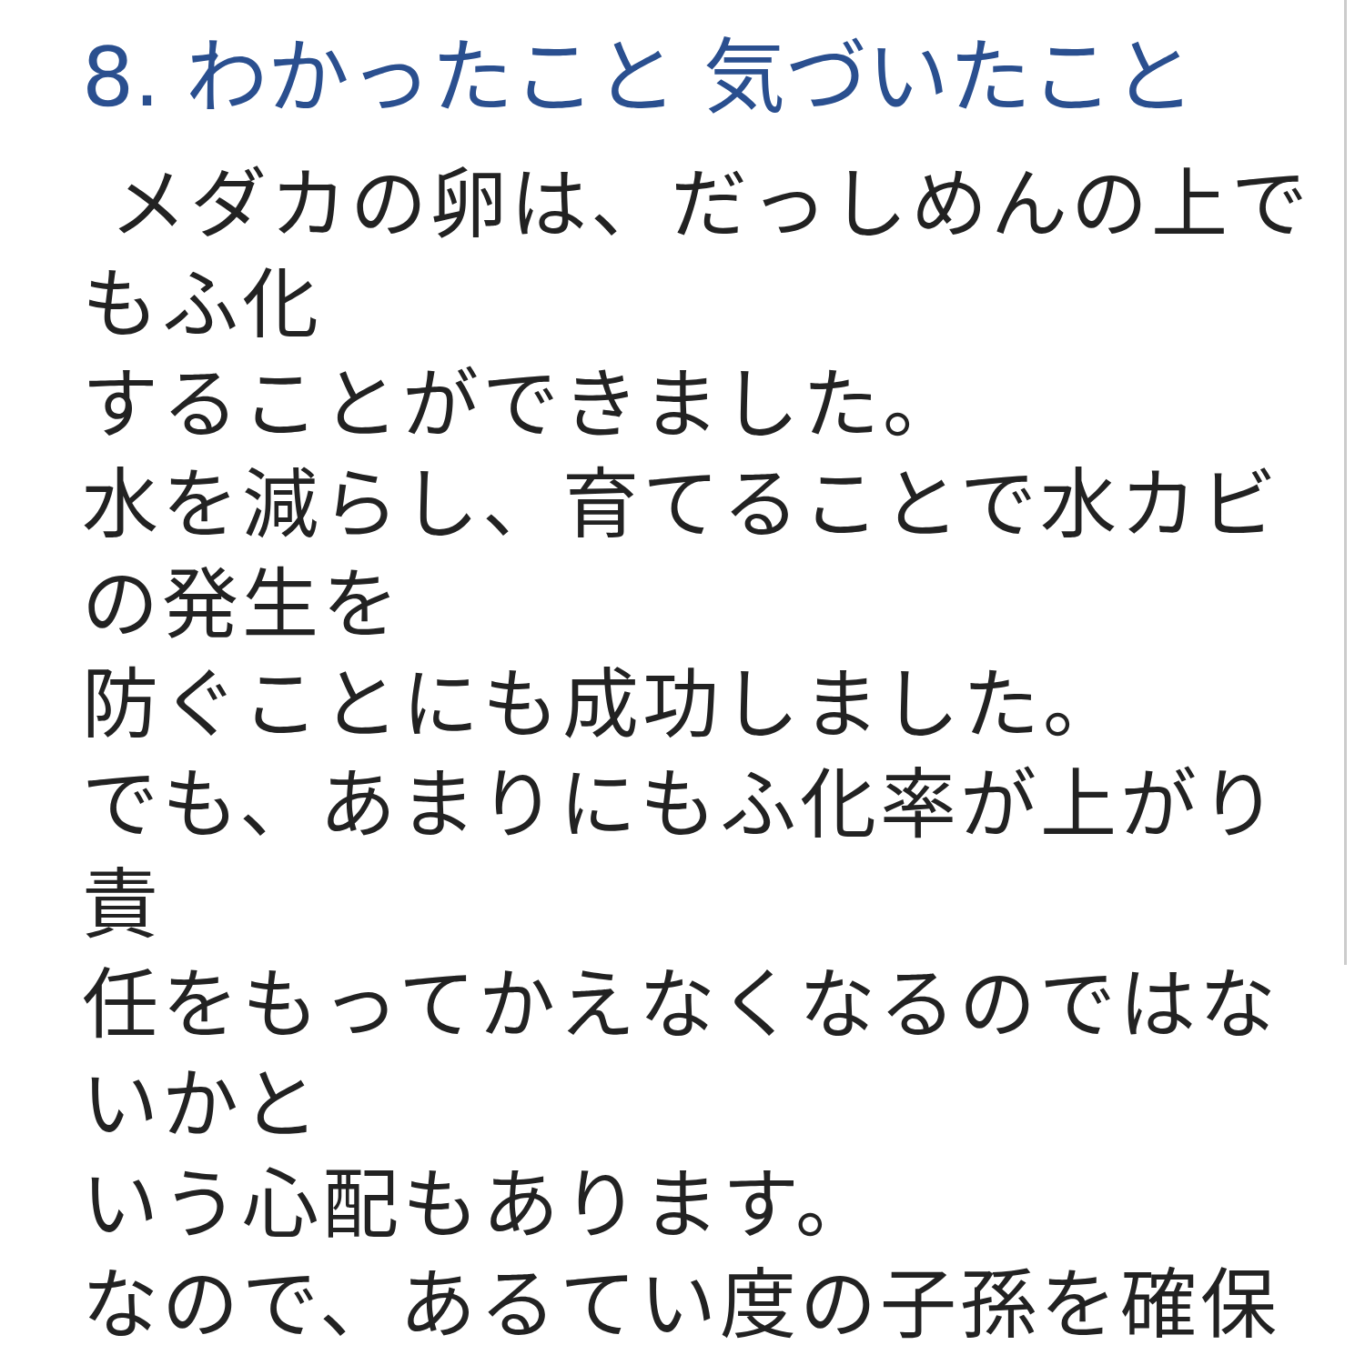8. わかったこと 気づいたこと
メダカの卵は、だっしめんの上でもふ化
することができました。
水を減らし、育てることで水カビの発生を
防ぐことにも成功しました。
でも、あまりにもふ化率が上がり 責
任をもってかえなくなるのではないかと
いう心配もあります。
なので、あるてい度の子孫を確保